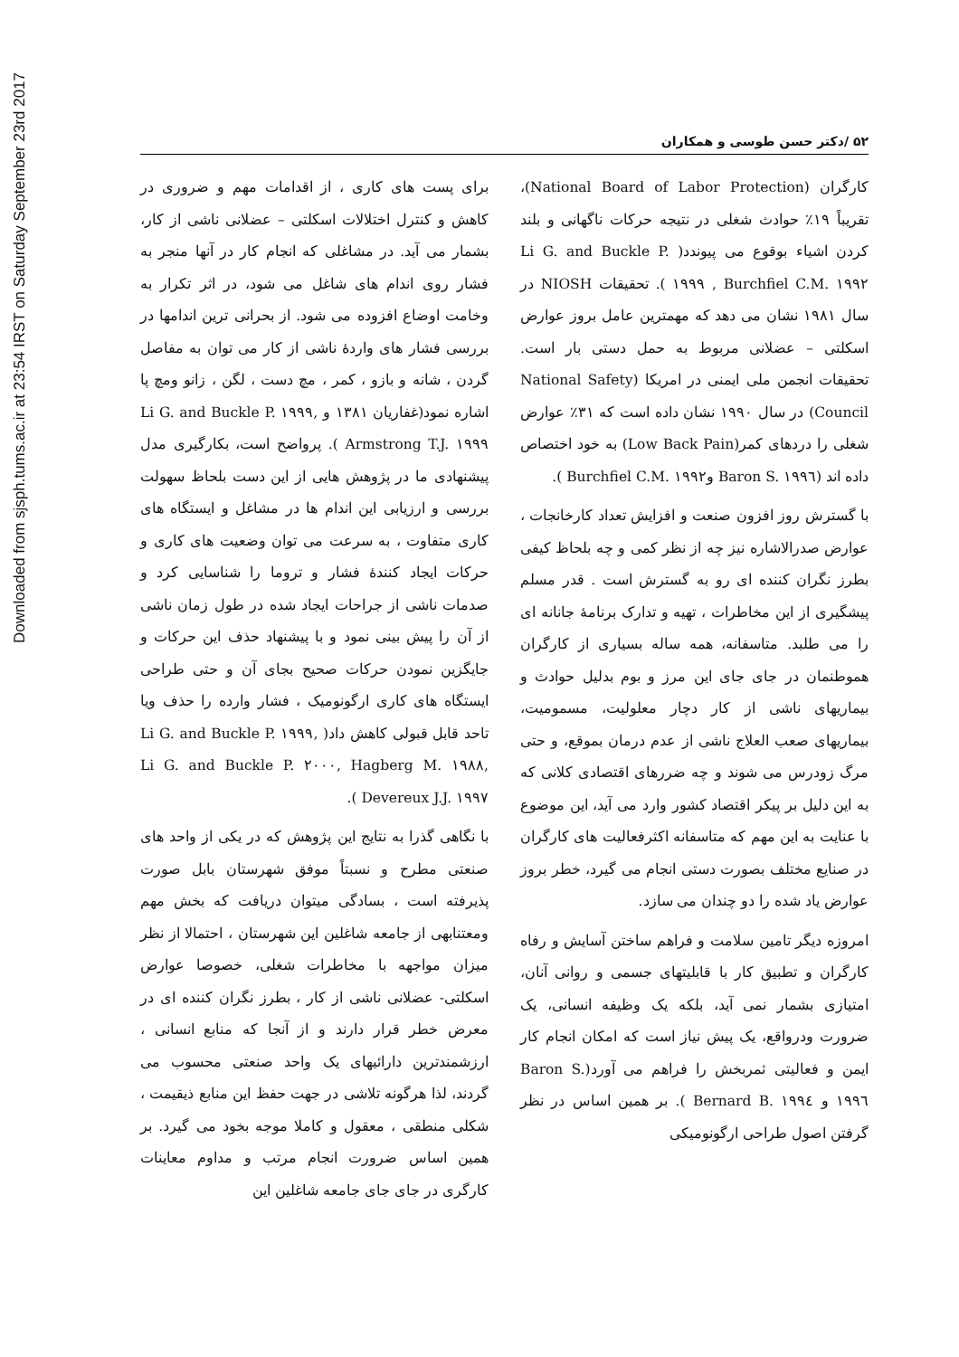Downloaded from sjsph.tums.ac.ir at 23:54 IRST on Saturday September 23rd 2017
۵۲ /دکتر حسن طوسی و همکاران
کارگران (National Board of Labor Protection)، تقریباً ۱۹٪ حوادث شغلی در نتیجه حرکات ناگهانی و بلند کردن اشیاء بوقوع می پیوندد( Li G. and Buckle P. ۱۹۹۹ , Burchfiel C.M. ۱۹۹۲ ). تحقیقات NIOSH در سال ۱۹۸۱ نشان می دهد که مهمترین عامل بروز عوارض اسکلتی – عضلانی مربوط به حمل دستی بار است. تحقیقات انجمن ملی ایمنی در امریکا (National Safety Council) در سال ۱۹۹۰ نشان داده است که ۳۱٪ عوارض شغلی را دردهای کمر(Low Back Pain) به خود اختصاص داده اند (Baron S. ۱۹۹٦ وBurchfiel C.M. ۱۹۹۲ ).
با گسترش روز افزون صنعت و افزایش تعداد کارخانجات ، عوارض صدرالاشاره نیز چه از نظر کمی و چه بلحاظ کیفی بطرز نگران کننده ای رو به گسترش است . قدر مسلم پیشگیری از این مخاطرات ، تهیه و تدارک برنامۀ جانانه ای را می طلبد. متاسفانه، همه ساله بسیاری از کارگران هموطنمان در جای جای این مرز و بوم بدلیل حوادث و بیماریهای ناشی از کار دچار معلولیت، مسمومیت، بیماریهای صعب العلاج ناشی از عدم درمان بموقع، و حتی مرگ زودرس می شوند و چه ضررهای اقتصادی کلانی که به این دلیل بر پیکر اقتصاد کشور وارد می آید، این موضوع با عنایت به این مهم که متاسفانه اکثرفعالیت های کارگران در صنایع مختلف بصورت دستی انجام می گیرد، خطر بروز عوارض یاد شده را دو چندان می سازد.
امروزه دیگر تامین سلامت و فراهم ساختن آسایش و رفاه کارگران و تطبیق کار با قابلیتهای جسمی و روانی آنان، امتیازی بشمار نمی آید، بلکه یک وظیفه انسانی، یک ضرورت ودرواقع، یک پیش نیاز است که امکان انجام کار ایمن و فعالیتی ثمربخش را فراهم می آورد(Baron S. ۱۹۹٦ و Bernard B. ۱۹۹٤ ). بر همین اساس در نظر گرفتن اصول طراحی ارگونومیکی
برای پست های کاری ، از اقدامات مهم و ضروری در کاهش و کنترل اختلالات اسکلتی – عضلانی ناشی از کار، بشمار می آید. در مشاغلی که انجام کار در آنها منجر به فشار روی اندام های شاغل می شود، در اثر تکرار به وخامت اوضاع افزوده می شود. از بحرانی ترین اندامها در بررسی فشار های واردۀ ناشی از کار می توان به مفاصل گردن ، شانه و بازو ، کمر ، مچ دست ، لگن ، زانو ومچ پا اشاره نمود(غفاریان ۱۳۸۱ و Li G. and Buckle P. ۱۹۹۹, Armstrong T.J. ۱۹۹۹ ). پرواضح است، بکارگیری مدل پیشنهادی ما در پژوهش هایی از این دست بلحاظ سهولت بررسی و ارزیابی این اندام ها در مشاغل و ایستگاه های کاری متفاوت ، به سرعت می توان وضعیت های کاری و حرکات ایجاد کنندۀ فشار و تروما را شناسایی کرد و صدمات ناشی از جراحات ایجاد شده در طول زمان ناشی از آن را پیش بینی نمود و با پیشنهاد حذف این حرکات و جایگزین نمودن حرکات صحیح بجای آن و حتی طراحی ایستگاه های کاری ارگونومیک ، فشار وارده را حذف ویا تاحد قابل قبولی کاهش داد( Li G. and Buckle P. ۱۹۹۹, Li G. and Buckle P. ۲۰۰۰, Hagberg M. ۱۹۸۸, Devereux J.J. ۱۹۹۷ ).
با نگاهی گذرا به نتایج این پژوهش که در یکی از واحد های صنعتی مطرح و نسبتاً موفق شهرستان بابل صورت پذیرفته است ، بسادگی میتوان دریافت که بخش مهم ومعتنابهی از جامعه شاغلین این شهرستان ، احتمالا از نظر میزان مواجهه با مخاطرات شغلی، خصوصا عوارض اسکلتی- عضلانی ناشی از کار ، بطرز نگران کننده ای در معرض خطر قرار دارند و از آنجا که منابع انسانی ، ارزشمندترین دارائیهای یک واحد صنعتی محسوب می گردند، لذا هرگونه تلاشی در جهت حفظ این منابع ذیقیمت ، شکلی منطقی ، معقول و کاملا موجه بخود می گیرد. بر همین اساس ضرورت انجام مرتب و مداوم معاینات کارگری در جای جای جامعه شاغلین این